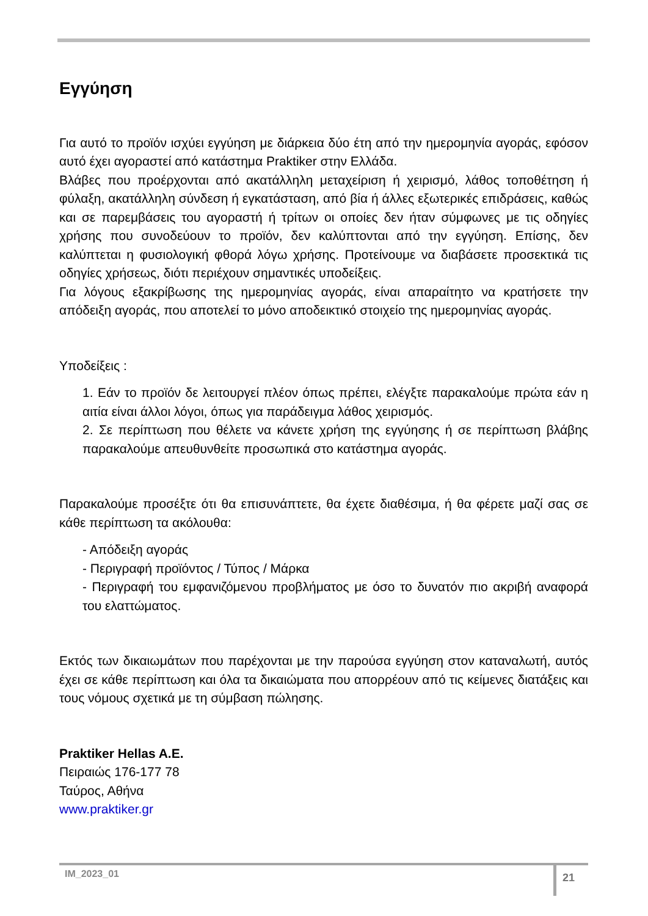Εγγύηση
Για αυτό το προϊόν ισχύει εγγύηση με διάρκεια δύο έτη από την ημερομηνία αγοράς, εφόσον αυτό έχει αγοραστεί από κατάστημα Praktiker στην Ελλάδα.
Βλάβες που προέρχονται από ακατάλληλη μεταχείριση ή χειρισμό, λάθος τοποθέτηση ή φύλαξη, ακατάλληλη σύνδεση ή εγκατάσταση, από βία ή άλλες εξωτερικές επιδράσεις, καθώς και σε παρεμβάσεις του αγοραστή ή τρίτων οι οποίες δεν ήταν σύμφωνες με τις οδηγίες χρήσης που συνοδεύουν το προϊόν, δεν καλύπτονται από την εγγύηση. Επίσης, δεν καλύπτεται η φυσιολογική φθορά λόγω χρήσης. Προτείνουμε να διαβάσετε προσεκτικά τις οδηγίες χρήσεως, διότι περιέχουν σημαντικές υποδείξεις.
Για λόγους εξακρίβωσης της ημερομηνίας αγοράς, είναι απαραίτητο να κρατήσετε την απόδειξη αγοράς, που αποτελεί το μόνο αποδεικτικό στοιχείο της ημερομηνίας αγοράς.
Υποδείξεις :
1. Εάν το προϊόν δε λειτουργεί πλέον όπως πρέπει, ελέγξτε παρακαλούμε πρώτα εάν η αιτία είναι άλλοι λόγοι, όπως για παράδειγμα λάθος χειρισμός.
2. Σε περίπτωση που θέλετε να κάνετε χρήση της εγγύησης ή σε περίπτωση βλάβης παρακαλούμε απευθυνθείτε προσωπικά στο κατάστημα αγοράς.
Παρακαλούμε προσέξτε ότι θα επισυνάπτετε, θα έχετε διαθέσιμα, ή θα φέρετε μαζί σας σε κάθε περίπτωση τα ακόλουθα:
- Απόδειξη αγοράς
- Περιγραφή προϊόντος / Τύπος / Μάρκα
- Περιγραφή του εμφανιζόμενου προβλήματος με όσο το δυνατόν πιο ακριβή αναφορά του ελαττώματος.
Εκτός των δικαιωμάτων που παρέχονται με την παρούσα εγγύηση στον καταναλωτή, αυτός έχει σε κάθε περίπτωση και όλα τα δικαιώματα που απορρέουν από τις κείμενες διατάξεις και τους νόμους σχετικά με τη σύμβαση πώλησης.
Praktiker Hellas A.E.
Πειραιώς 176-177 78
Ταύρος, Αθήνα
www.praktiker.gr
IM_2023_01 21